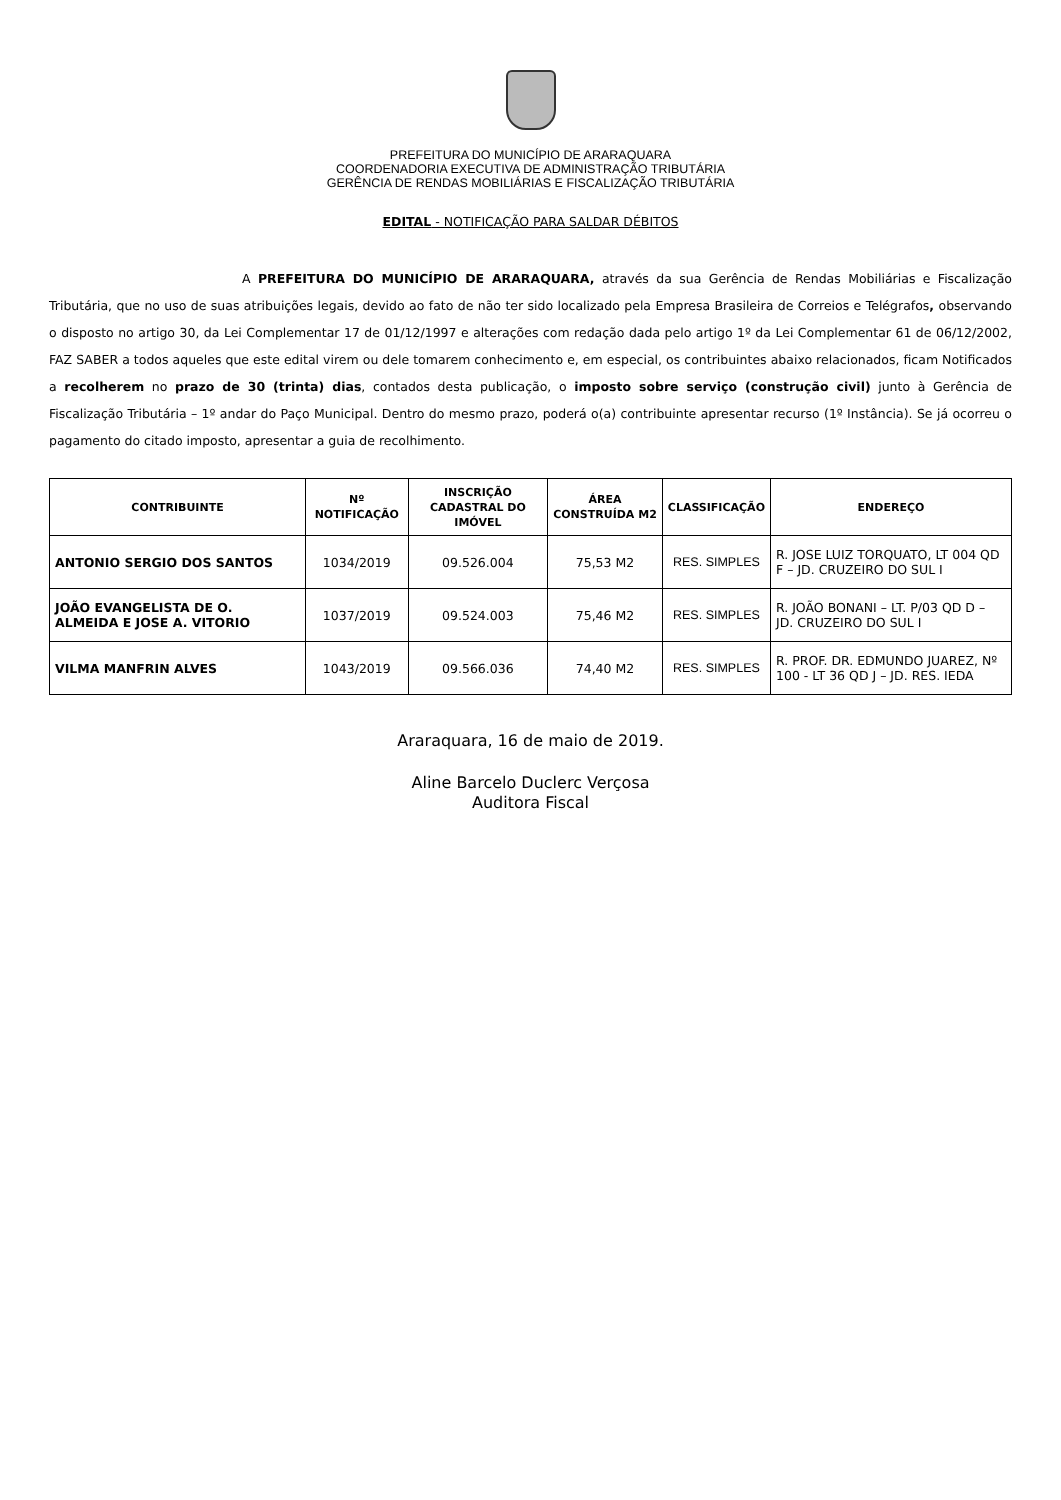PREFEITURA DO MUNICÍPIO DE ARARAQUARA
COORDENADORIA EXECUTIVA DE ADMINISTRAÇÃO TRIBUTÁRIA
GERÊNCIA DE RENDAS MOBILIÁRIAS E FISCALIZAÇÃO TRIBUTÁRIA
EDITAL - NOTIFICAÇÃO PARA SALDAR DÉBITOS
A PREFEITURA DO MUNICÍPIO DE ARARAQUARA, através da sua Gerência de Rendas Mobiliárias e Fiscalização Tributária, que no uso de suas atribuições legais, devido ao fato de não ter sido localizado pela Empresa Brasileira de Correios e Telégrafos, observando o disposto no artigo 30, da Lei Complementar 17 de 01/12/1997 e alterações com redação dada pelo artigo 1º da Lei Complementar 61 de 06/12/2002, FAZ SABER a todos aqueles que este edital virem ou dele tomarem conhecimento e, em especial, os contribuintes abaixo relacionados, ficam Notificados a recolherem no prazo de 30 (trinta) dias, contados desta publicação, o imposto sobre serviço (construção civil) junto à Gerência de Fiscalização Tributária – 1º andar do Paço Municipal. Dentro do mesmo prazo, poderá o(a) contribuinte apresentar recurso (1º Instância). Se já ocorreu o pagamento do citado imposto, apresentar a guia de recolhimento.
| CONTRIBUINTE | Nº NOTIFICAÇÃO | INSCRIÇÃO CADASTRAL DO IMÓVEL | ÁREA CONSTRUÍDA M2 | CLASSIFICAÇÃO | ENDEREÇO |
| --- | --- | --- | --- | --- | --- |
| ANTONIO SERGIO DOS SANTOS | 1034/2019 | 09.526.004 | 75,53 M2 | RES. SIMPLES | R. JOSE LUIZ TORQUATO, LT 004 QD F – JD. CRUZEIRO DO SUL I |
| JOÃO EVANGELISTA DE O. ALMEIDA E JOSE A. VITORIO | 1037/2019 | 09.524.003 | 75,46 M2 | RES. SIMPLES | R. JOÃO BONANI – LT. P/03 QD D – JD. CRUZEIRO DO SUL I |
| VILMA MANFRIN ALVES | 1043/2019 | 09.566.036 | 74,40 M2 | RES. SIMPLES | R. PROF. DR. EDMUNDO JUAREZ, Nº 100 - LT 36 QD J – JD. RES. IEDA |
Araraquara, 16 de maio de 2019.
Aline Barcelo Duclerc Verçosa
Auditora Fiscal